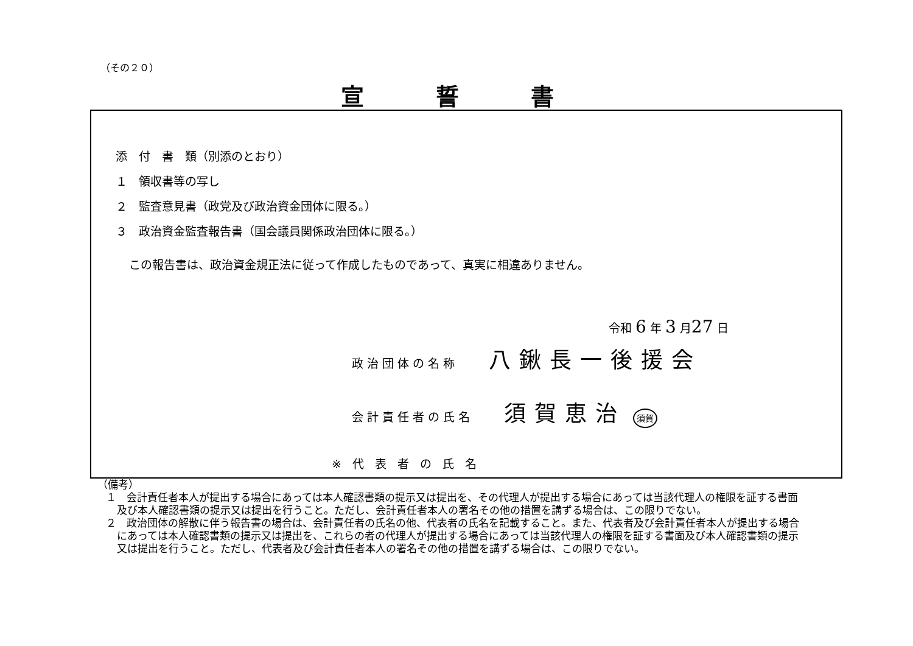（その２０）
宣誓書
添　付　書　類（別添のとおり）
１　領収書等の写し
２　監査意見書（政党及び政治資金団体に限る。）
３　政治資金監査報告書（国会議員関係政治団体に限る。）
この報告書は、政治資金規正法に従って作成したものであって、真実に相違ありません。
令和 6 年 3 月27 日
政治団体の名称 八鍬長一後援会
会計責任者の氏名 須賀恵治 須賀
※代表者の氏名
（備考）
１　会計責任者本人が提出する場合にあっては本人確認書類の提示又は提出を、その代理人が提出する場合にあっては当該代理人の権限を証する書面及び本人確認書類の提示又は提出を行うこと。ただし、会計責任者本人の署名その他の措置を講ずる場合は、この限りでない。
２　政治団体の解散に伴う報告書の場合は、会計責任者の氏名の他、代表者の氏名を記載すること。また、代表者及び会計責任者本人が提出する場合にあっては本人確認書類の提示又は提出を、これらの者の代理人が提出する場合にあっては当該代理人の権限を証する書面及び本人確認書類の提示又は提出を行うこと。ただし、代表者及び会計責任者本人の署名その他の措置を講ずる場合は、この限りでない。